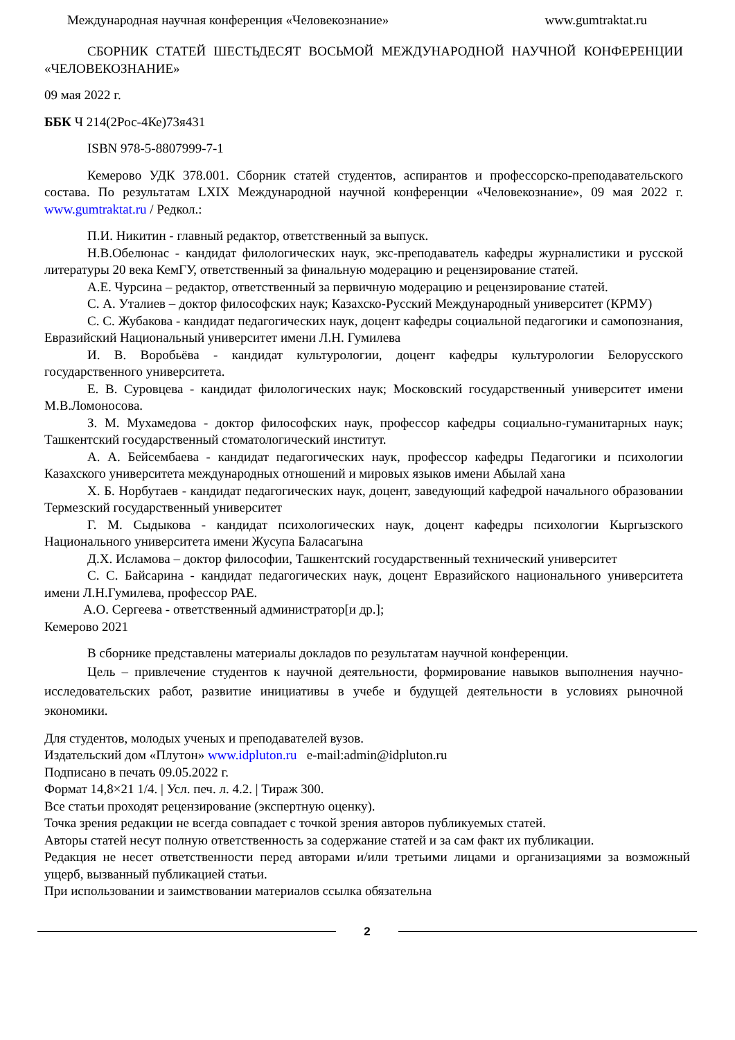Международная научная конференция «Человекознание» www.gumtraktat.ru
СБОРНИК СТАТЕЙ ШЕСТЬДЕСЯТ ВОСЬМОЙ МЕЖДУНАРОДНОЙ НАУЧНОЙ КОНФЕРЕНЦИИ «ЧЕЛОВЕКОЗНАНИЕ»
09 мая 2022 г.
ББК Ч 214(2Рос-4Ке)73я431
ISBN 978-5-8807999-7-1
Кемерово УДК 378.001. Сборник статей студентов, аспирантов и профессорско-преподавательского состава. По результатам LXIX Международной научной конференции «Человекознание», 09 мая 2022 г. www.gumtraktat.ru / Редкол.:
П.И. Никитин - главный редактор, ответственный за выпуск.
Н.В.Обелюнас - кандидат филологических наук, экс-преподаватель кафедры журналистики и русской литературы 20 века КемГУ, ответственный за финальную модерацию и рецензирование статей.
А.Е. Чурсина – редактор, ответственный за первичную модерацию и рецензирование статей.
С. А. Уталиев – доктор философских наук; Казахско-Русский Международный университет (КРМУ)
С. С. Жубакова - кандидат педагогических наук, доцент кафедры социальной педагогики и самопознания, Евразийский Национальный университет имени Л.Н. Гумилева
И. В. Воробьёва - кандидат культурологии, доцент кафедры культурологии Белорусского государственного университета.
Е. В. Суровцева - кандидат филологических наук; Московский государственный университет имени М.В.Ломоносова.
З. М. Мухамедова - доктор философских наук, профессор кафедры социально-гуманитарных наук; Ташкентский государственный стоматологический институт.
А. А. Бейсембаева - кандидат педагогических наук, профессор кафедры Педагогики и психологии Казахского университета международных отношений и мировых языков имени Абылай хана
Х. Б. Норбутаев - кандидат педагогических наук, доцент, заведующий кафедрой начального образовании Термезский государственный университет
Г. М. Сыдыкова - кандидат психологических наук, доцент кафедры психологии Кыргызского Национального университета имени Жусупа Баласагына
Д.Х. Исламова – доктор философии, Ташкентский государственный технический университет
С. С. Байсарина - кандидат педагогических наук, доцент Евразийского национального университета имени Л.Н.Гумилева, профессор РАЕ.
А.О. Сергеева - ответственный администратор[и др.];
Кемерово 2021
В сборнике представлены материалы докладов по результатам научной конференции.
Цель – привлечение студентов к научной деятельности, формирование навыков выполнения научно-исследовательских работ, развитие инициативы в учебе и будущей деятельности в условиях рыночной экономики.
Для студентов, молодых ученых и преподавателей вузов.
Издательский дом «Плутон» www.idpluton.ru e-mail:admin@idpluton.ru
Подписано в печать 09.05.2022 г.
Формат 14,8×21 1/4. | Усл. печ. л. 4.2. | Тираж 300.
Все статьи проходят рецензирование (экспертную оценку).
Точка зрения редакции не всегда совпадает с точкой зрения авторов публикуемых статей.
Авторы статей несут полную ответственность за содержание статей и за сам факт их публикации.
Редакция не несет ответственности перед авторами и/или третьими лицами и организациями за возможный ущерб, вызванный публикацией статьи.
При использовании и заимствовании материалов ссылка обязательна
2